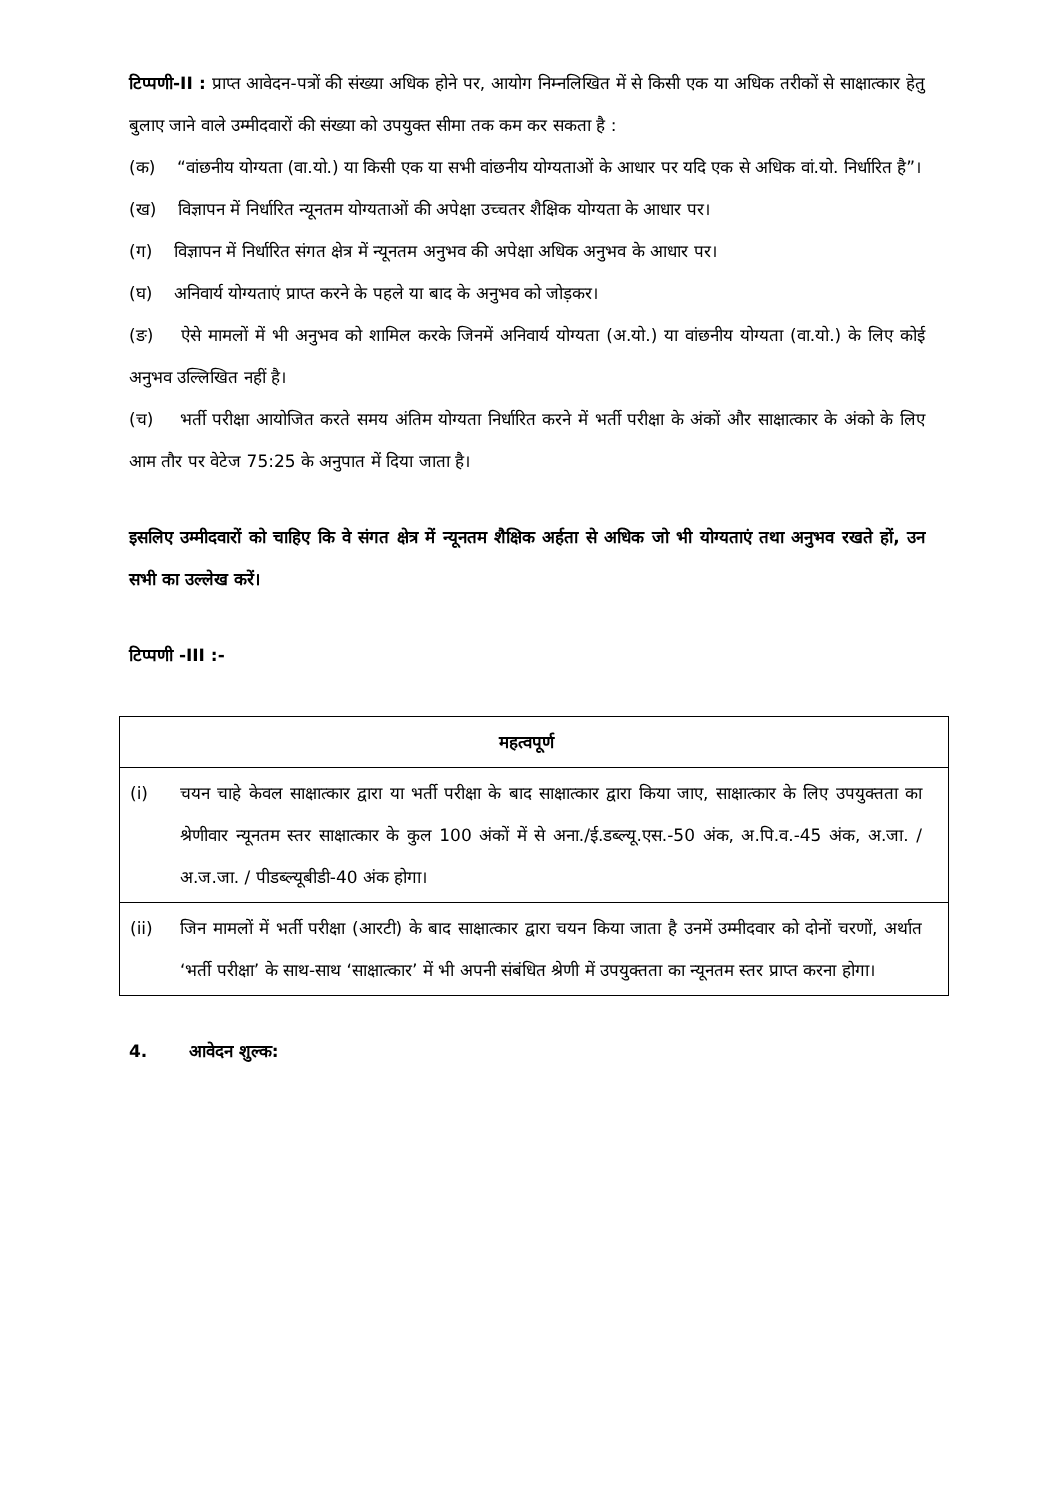टिप्पणी-II : प्राप्त आवेदन-पत्रों की संख्या अधिक होने पर, आयोग निम्नलिखित में से किसी एक या अधिक तरीकों से साक्षात्कार हेतु बुलाए जाने वाले उम्मीदवारों की संख्या को उपयुक्त सीमा तक कम कर सकता है :
(क) “वांछनीय योग्यता (वा.यो.) या किसी एक या सभी वांछनीय योग्यताओं के आधार पर यदि एक से अधिक वां.यो. निर्धारित है”।
(ख) विज्ञापन में निर्धारित न्यूनतम योग्यताओं की अपेक्षा उच्चतर शैक्षिक योग्यता के आधार पर।
(ग) विज्ञापन में निर्धारित संगत क्षेत्र में न्यूनतम अनुभव की अपेक्षा अधिक अनुभव के आधार पर।
(घ) अनिवार्य योग्यताएं प्राप्त करने के पहले या बाद के अनुभव को जोड़कर।
(ङ) ऐसे मामलों में भी अनुभव को शामिल करके जिनमें अनिवार्य योग्यता (अ.यो.) या वांछनीय योग्यता (वा.यो.) के लिए कोई अनुभव उल्लिखित नहीं है।
(च) भर्ती परीक्षा आयोजित करते समय अंतिम योग्यता निर्धारित करने में भर्ती परीक्षा के अंकों और साक्षात्कार के अंको के लिए आम तौर पर वेटेज 75:25 के अनुपात में दिया जाता है।
इसलिए उम्मीदवारों को चाहिए कि वे संगत क्षेत्र में न्यूनतम शैक्षिक अर्हता से अधिक जो भी योग्यताएं तथा अनुभव रखते हों, उन सभी का उल्लेख करें।
टिप्पणी -III :-
| महत्वपूर्ण | |
| --- | --- |
| (i) | चयन चाहे केवल साक्षात्कार द्वारा या भर्ती परीक्षा के बाद साक्षात्कार द्वारा किया जाए, साक्षात्कार के लिए उपयुक्तता का श्रेणीवार न्यूनतम स्तर साक्षात्कार के कुल 100 अंकों में से अना./ई.डब्ल्यू.एस.-50 अंक, अ.पि.व.-45 अंक, अ.जा. / अ.ज.जा. / पीडब्ल्यूबीडी-40 अंक होगा। |
| (ii) | जिन मामलों में भर्ती परीक्षा (आरटी) के बाद साक्षात्कार द्वारा चयन किया जाता है उनमें उम्मीदवार को दोनों चरणों, अर्थात ‘भर्ती परीक्षा’ के साथ-साथ ‘साक्षात्कार’ में भी अपनी संबंधित श्रेणी में उपयुक्तता का न्यूनतम स्तर प्राप्त करना होगा। |
4. आवेदन शुल्क: